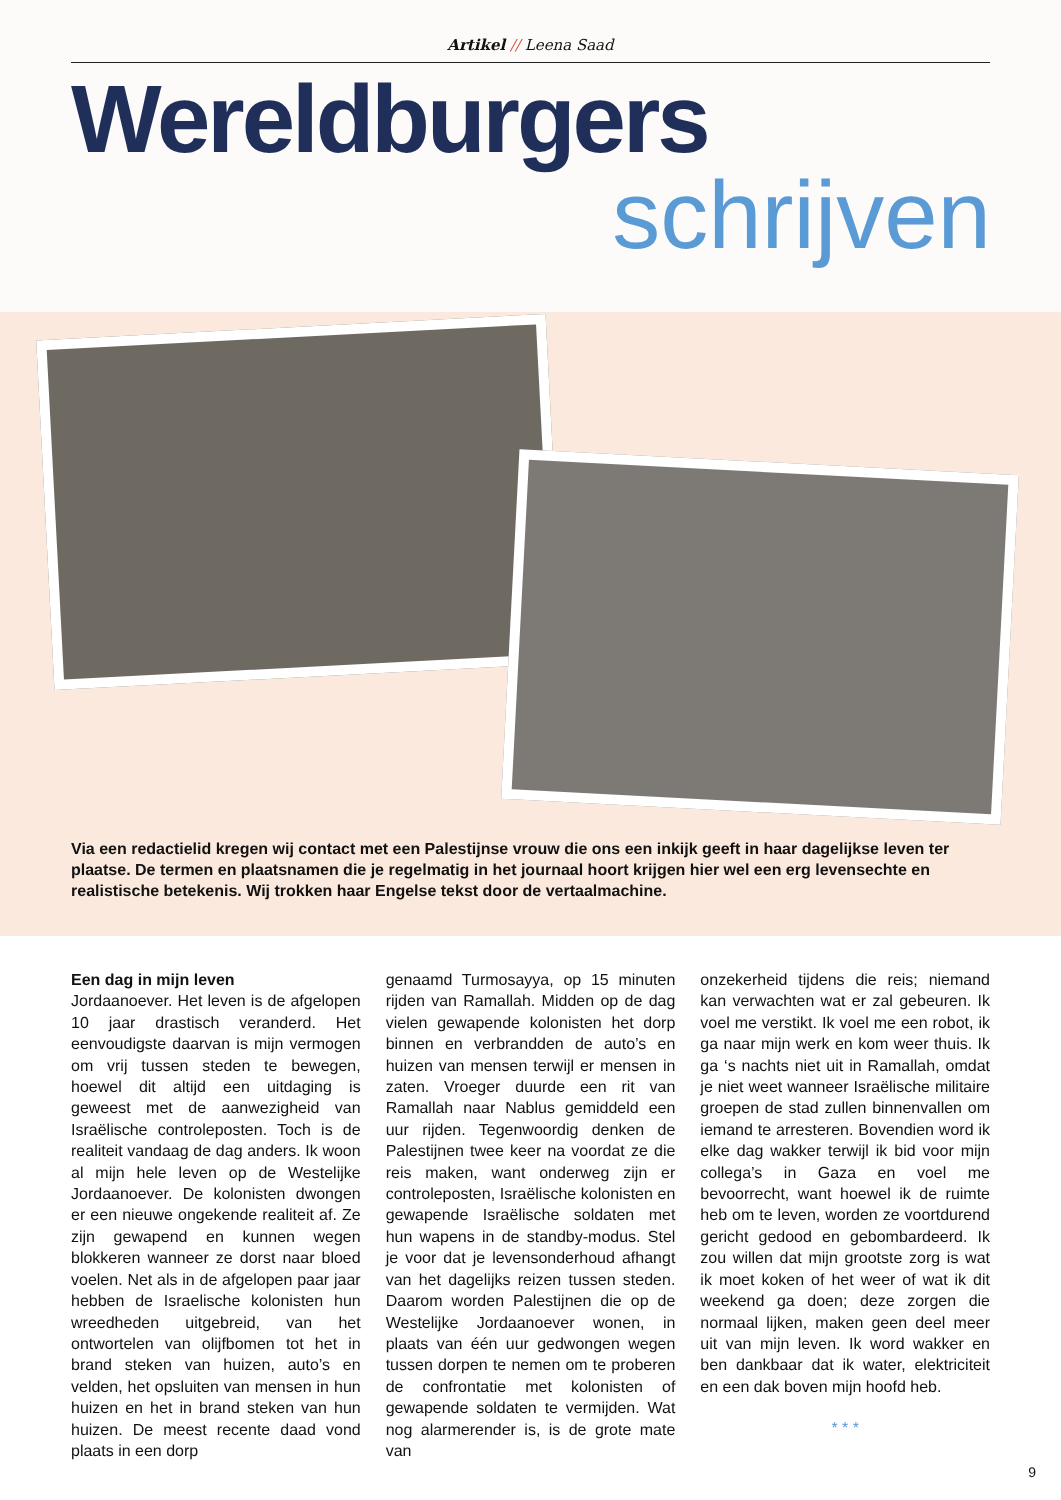Artikel // Leena Saad
Wereldburgers
schrijven
Via een redactielid kregen wij contact met een Palestijnse vrouw die ons een inkijk geeft in haar dagelijkse leven ter plaatse. De termen en plaatsnamen die je regelmatig in het journaal hoort krijgen hier wel een erg levensechte en realistische betekenis. Wij trokken haar Engelse tekst door de vertaalmachine.
Een dag in mijn leven
Jordaanoever. Het leven is de afgelopen 10 jaar drastisch veranderd. Het eenvoudigste daarvan is mijn vermogen om vrij tussen steden te bewegen, hoewel dit altijd een uitdaging is geweest met de aanwezigheid van Israëlische controleposten. Toch is de realiteit vandaag de dag anders. Ik woon al mijn hele leven op de Westelijke Jordaanoever. De kolonisten dwongen er een nieuwe ongekende realiteit af. Ze zijn gewapend en kunnen wegen blokkeren wanneer ze dorst naar bloed voelen. Net als in de afgelopen paar jaar hebben de Israelische kolonisten hun wreedheden uitgebreid, van het ontwortelen van olijfbomen tot het in brand steken van huizen, auto’s en velden, het opsluiten van mensen in hun huizen en het in brand steken van hun huizen. De meest recente daad vond plaats in een dorp
genaamd Turmosayya, op 15 minuten rijden van Ramallah. Midden op de dag vielen gewapende kolonisten het dorp binnen en verbrandden de auto’s en huizen van mensen terwijl er mensen in zaten. Vroeger duurde een rit van Ramallah naar Nablus gemiddeld een uur rijden. Tegenwoordig denken de Palestijnen twee keer na voordat ze die reis maken, want onderweg zijn er controleposten, Israëlische kolonisten en gewapende Israëlische soldaten met hun wapens in de standby-modus. Stel je voor dat je levensonderhoud afhangt van het dagelijks reizen tussen steden. Daarom worden Palestijnen die op de Westelijke Jordaanoever wonen, in plaats van één uur gedwongen wegen tussen dorpen te nemen om te proberen de confrontatie met kolonisten of gewapende soldaten te vermijden. Wat nog alarmerender is, is de grote mate van
onzekerheid tijdens die reis; niemand kan verwachten wat er zal gebeuren. Ik voel me verstikt. Ik voel me een robot, ik ga naar mijn werk en kom weer thuis. Ik ga ‘s nachts niet uit in Ramallah, omdat je niet weet wanneer Israëlische militaire groepen de stad zullen binnenvallen om iemand te arresteren. Bovendien word ik elke dag wakker terwijl ik bid voor mijn collega’s in Gaza en voel me bevoorrecht, want hoewel ik de ruimte heb om te leven, worden ze voortdurend gericht gedood en gebombardeerd. Ik zou willen dat mijn grootste zorg is wat ik moet koken of het weer of wat ik dit weekend ga doen; deze zorgen die normaal lijken, maken geen deel meer uit van mijn leven. Ik word wakker en ben dankbaar dat ik water, elektriciteit en een dak boven mijn hoofd heb.
* * *
9